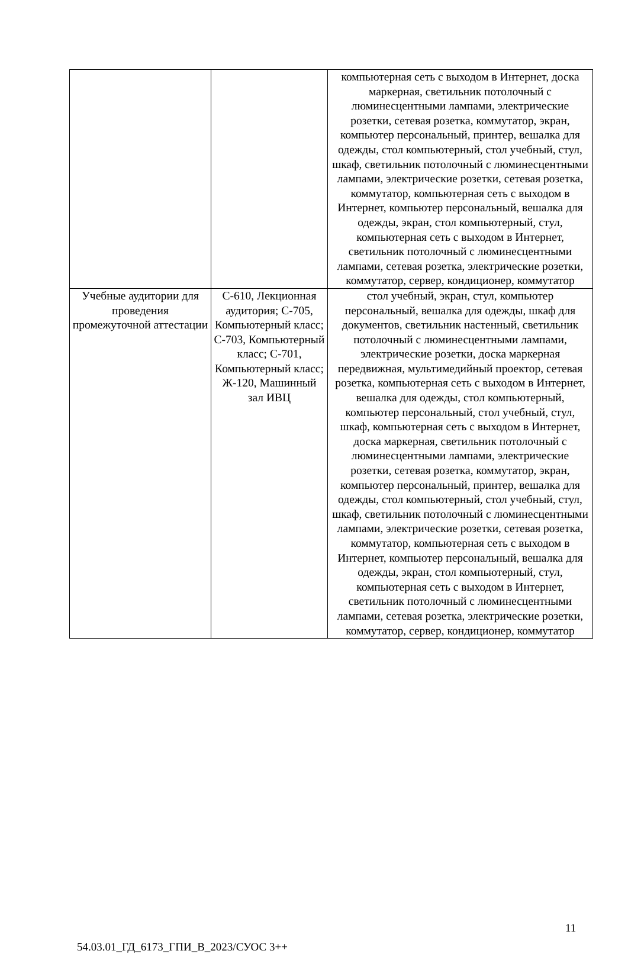| | | компьютерная сеть с выходом в Интернет, доска маркерная, светильник потолочный с люминесцентными лампами, электрические розетки, сетевая розетка, коммутатор, экран, компьютер персональный, принтер, вешалка для одежды, стол компьютерный, стол учебный, стул, шкаф, светильник потолочный с люминесцентными лампами, электрические розетки, сетевая розетка, коммутатор, компьютерная сеть с выходом в Интернет, компьютер персональный, вешалка для одежды, экран, стол компьютерный, стул, компьютерная сеть с выходом в Интернет, светильник потолочный с люминесцентными лампами, сетевая розетка, электрические розетки, коммутатор, сервер, кондиционер, коммутатор |
| Учебные аудитории для проведения промежуточной аттестации | С-610, Лекционная аудитория; С-705, Компьютерный класс; С-703, Компьютерный класс; С-701, Компьютерный класс; Ж-120, Машинный зал ИВЦ | стол учебный, экран, стул, компьютер персональный, вешалка для одежды, шкаф для документов, светильник настенный, светильник потолочный с люминесцентными лампами, электрические розетки, доска маркерная передвижная, мультимедийный проектор, сетевая розетка, компьютерная сеть с выходом в Интернет, вешалка для одежды, стол компьютерный, компьютер персональный, стол учебный, стул, шкаф, компьютерная сеть с выходом в Интернет, доска маркерная, светильник потолочный с люминесцентными лампами, электрические розетки, сетевая розетка, коммутатор, экран, компьютер персональный, принтер, вешалка для одежды, стол компьютерный, стол учебный, стул, шкаф, светильник потолочный с люминесцентными лампами, электрические розетки, сетевая розетка, коммутатор, компьютерная сеть с выходом в Интернет, компьютер персональный, вешалка для одежды, экран, стол компьютерный, стул, компьютерная сеть с выходом в Интернет, светильник потолочный с люминесцентными лампами, сетевая розетка, электрические розетки, коммутатор, сервер, кондиционер, коммутатор |
11
54.03.01_ГД_6173_ГПИ_В_2023/СУОС 3++